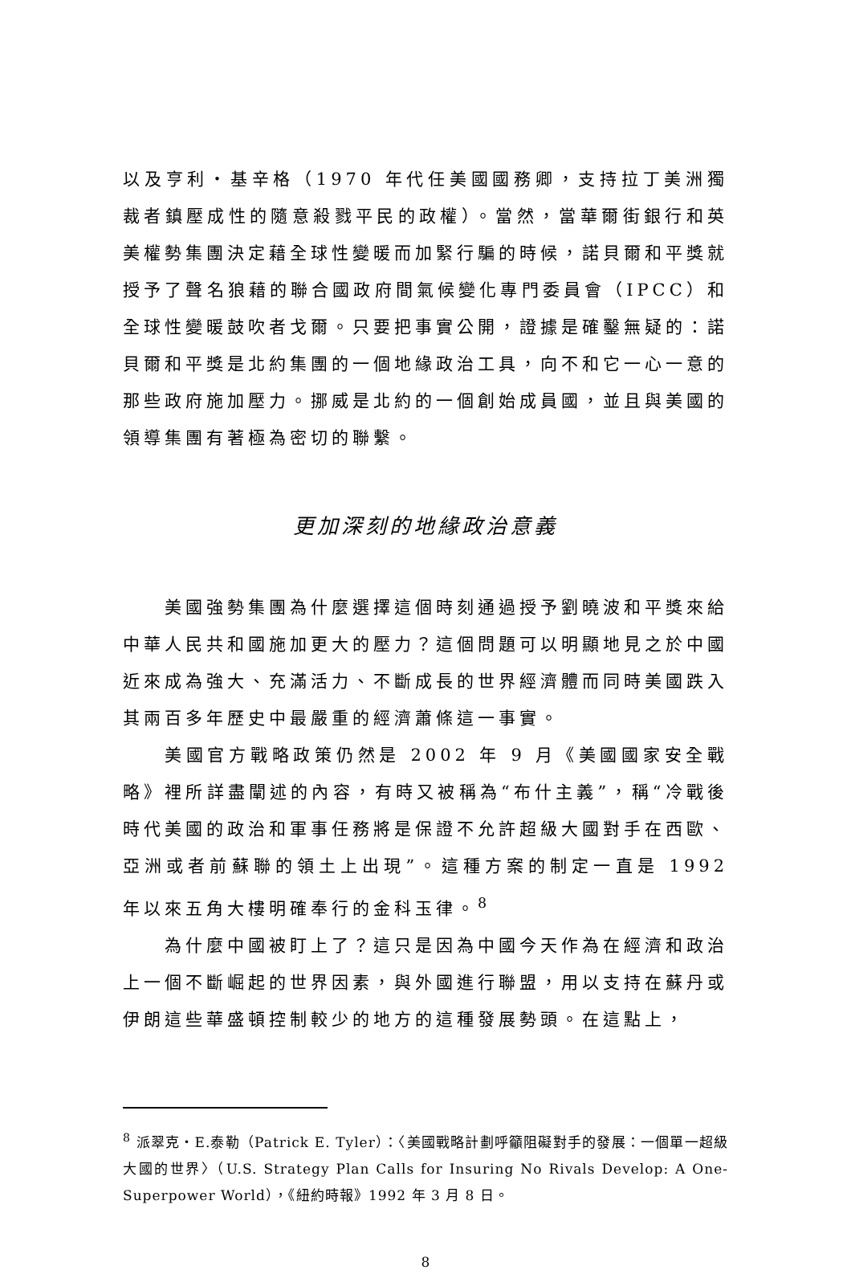以及亨利・基辛格（1970 年代任美國國務卿，支持拉丁美洲獨裁者鎮壓成性的隨意殺戮平民的政權）。當然，當華爾街銀行和英美權勢集團決定藉全球性變暖而加緊行騙的時候，諾貝爾和平獎就授予了聲名狼藉的聯合國政府間氣候變化專門委員會（IPCC）和全球性變暖鼓吹者戈爾。只要把事實公開，證據是確鑿無疑的：諾貝爾和平獎是北約集團的一個地緣政治工具，向不和它一心一意的那些政府施加壓力。挪威是北約的一個創始成員國，並且與美國的領導集團有著極為密切的聯繫。
更加深刻的地緣政治意義
美國強勢集團為什麼選擇這個時刻通過授予劉曉波和平獎來給中華人民共和國施加更大的壓力？這個問題可以明顯地見之於中國近來成為強大、充滿活力、不斷成長的世界經濟體而同時美國跌入其兩百多年歷史中最嚴重的經濟蕭條這一事實。
美國官方戰略政策仍然是 2002 年 9 月《美國國家安全戰略》裡所詳盡闡述的內容，有時又被稱為“布什主義”，稱“冷戰後時代美國的政治和軍事任務將是保證不允許超級大國對手在西歐、亞洲或者前蘇聯的領土上出現”。這種方案的制定一直是 1992 年以來五角大樓明確奉行的金科玉律。<sup>8</sup>
為什麼中國被盯上了？這只是因為中國今天作為在經濟和政治上一個不斷崛起的世界因素，與外國進行聯盟，用以支持在蘇丹或伊朗這些華盛頓控制較少的地方的這種發展勢頭。在這點上，
<sup>8</sup> 派翠克・E.泰勒（Patrick E. Tyler）：〈美國戰略計劃呼籲阻礙對手的發展：一個單一超級大國的世界〉（U.S. Strategy Plan Calls for Insuring No Rivals Develop: A One-Superpower World），《紐約時報》1992 年 3 月 8 日。
8